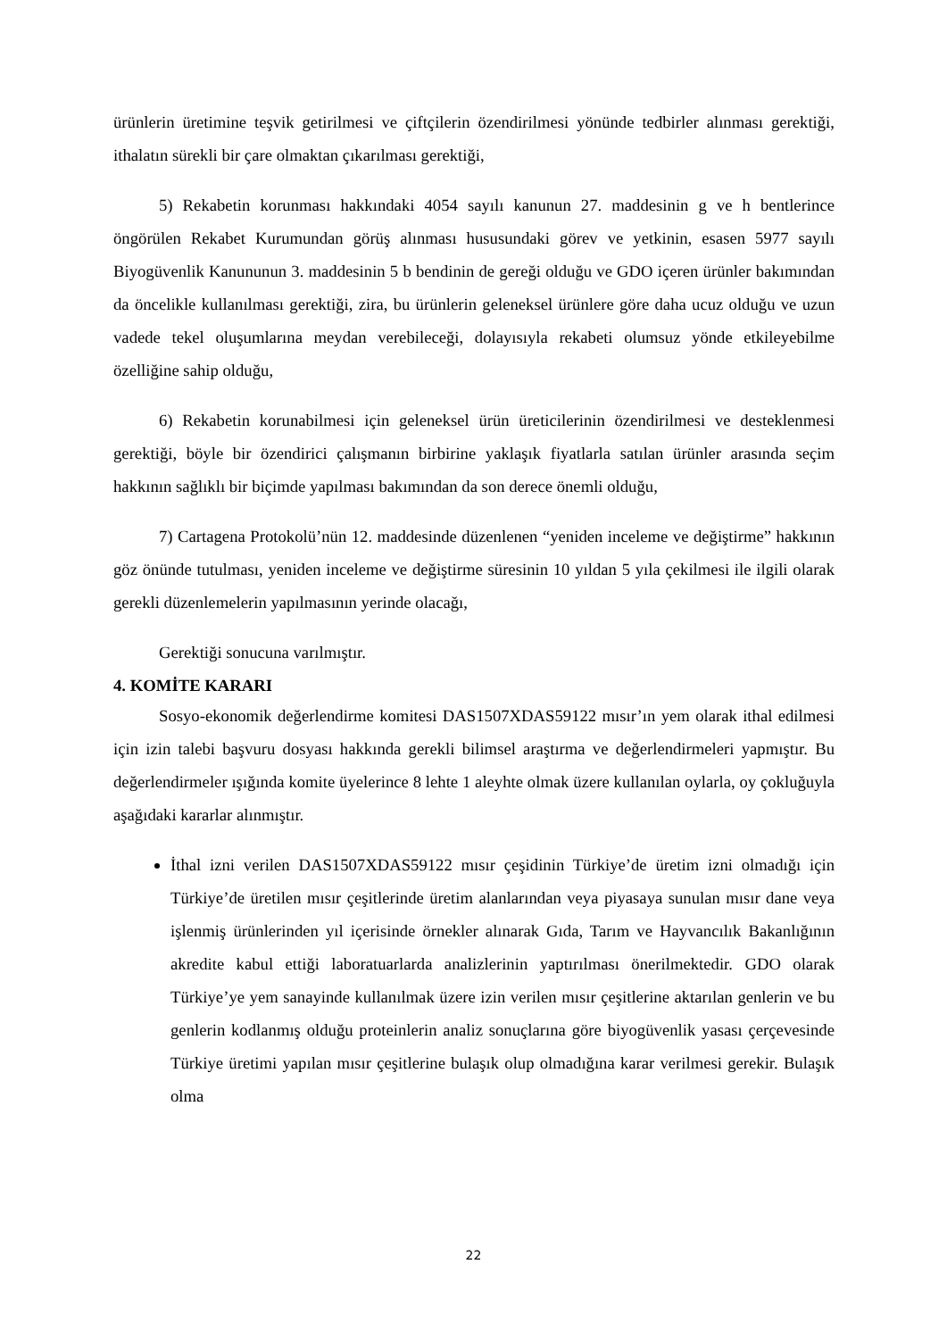ürünlerin üretimine teşvik getirilmesi ve çiftçilerin özendirilmesi yönünde tedbirler alınması gerektiği, ithalatın sürekli bir çare olmaktan çıkarılması gerektiği,
5) Rekabetin korunması hakkındaki 4054 sayılı kanunun 27. maddesinin g ve h bentlerince öngörülen Rekabet Kurumundan görüş alınması hususundaki görev ve yetkinin, esasen 5977 sayılı Biyogüvenlik Kanununun 3. maddesinin 5 b bendinin de gereği olduğu ve GDO içeren ürünler bakımından da öncelikle kullanılması gerektiği, zira, bu ürünlerin geleneksel ürünlere göre daha ucuz olduğu ve uzun vadede tekel oluşumlarına meydan verebileceği, dolayısıyla rekabeti olumsuz yönde etkileyebilme özelliğine sahip olduğu,
6) Rekabetin korunabilmesi için geleneksel ürün üreticilerinin özendirilmesi ve desteklenmesi gerektiği, böyle bir özendirici çalışmanın birbirine yaklaşık fiyatlarla satılan ürünler arasında seçim hakkının sağlıklı bir biçimde yapılması bakımından da son derece önemli olduğu,
7) Cartagena Protokolü’nün 12. maddesinde düzenlenen “yeniden inceleme ve değiştirme” hakkının göz önünde tutulması, yeniden inceleme ve değiştirme süresinin 10 yıldan 5 yıla çekilmesi ile ilgili olarak gerekli düzenlemelerin yapılmasının yerinde olacağı,
Gerektiği sonucuna varılmıştır.
4. KOMİTE KARARI
Sosyo-ekonomik değerlendirme komitesi DAS1507XDAS59122 mısır’ın yem olarak ithal edilmesi için izin talebi başvuru dosyası hakkında gerekli bilimsel araştırma ve değerlendirmeleri yapmıştır. Bu değerlendirmeler ışığında komite üyelerince 8 lehte 1 aleyhte olmak üzere kullanılan oylarla, oy çokluğuyla aşağıdaki kararlar alınmıştır.
İthal izni verilen DAS1507XDAS59122 mısır çeşidinin Türkiye’de üretim izni olmadığı için Türkiye’de üretilen mısır çeşitlerinde üretim alanlarından veya piyasaya sunulan mısır dane veya işlenmiş ürünlerinden yıl içerisinde örnekler alınarak Gıda, Tarım ve Hayvancılık Bakanlığının akredite kabul ettiği laboratuarlarda analizlerinin yaptırılması önerilmektedir. GDO olarak Türkiye’ye yem sanayinde kullanılmak üzere izin verilen mısır çeşitlerine aktarılan genlerin ve bu genlerin kodlanmış olduğu proteinlerin analiz sonuçlarına göre biyogüvenlik yasası çerçevesinde Türkiye üretimi yapılan mısır çeşitlerine bulaşık olup olmadığına karar verilmesi gerekir. Bulaşık olma
22